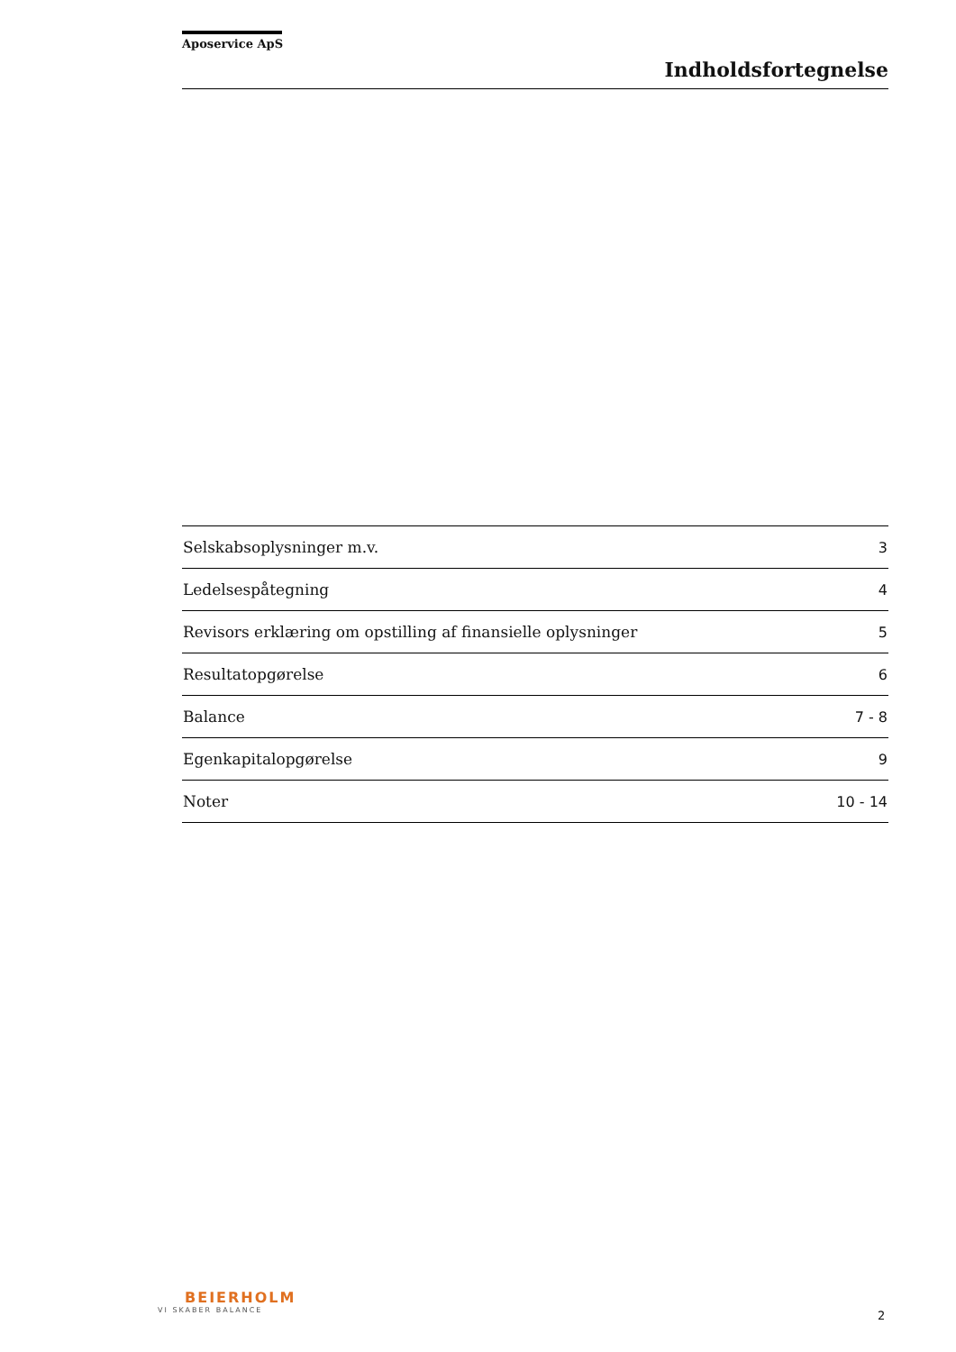Aposervice ApS
Indholdsfortegnelse
| Selskabsoplysninger m.v. | 3 |
| Ledelsespåtegning | 4 |
| Revisors erklæring om opstilling af finansielle oplysninger | 5 |
| Resultatopgørelse | 6 |
| Balance | 7 - 8 |
| Egenkapitalopgørelse | 9 |
| Noter | 10 - 14 |
BEIERHOLM
VI SKABER BALANCE
2